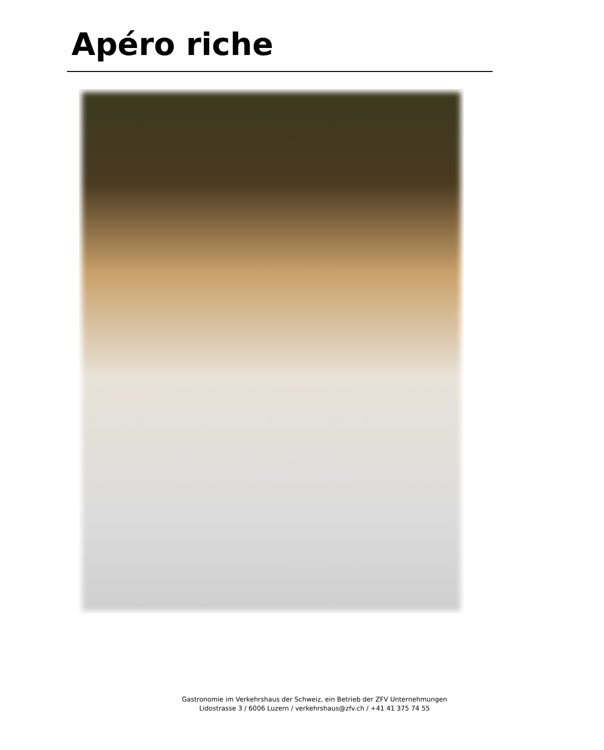Apéro riche
Gastronomie im Verkehrshaus der Schweiz, ein Betrieb der ZFV Unternehmungen
Lidostrasse 3 / 6006 Luzern / verkehrshaus@zfv.ch / +41 41 375 74 55